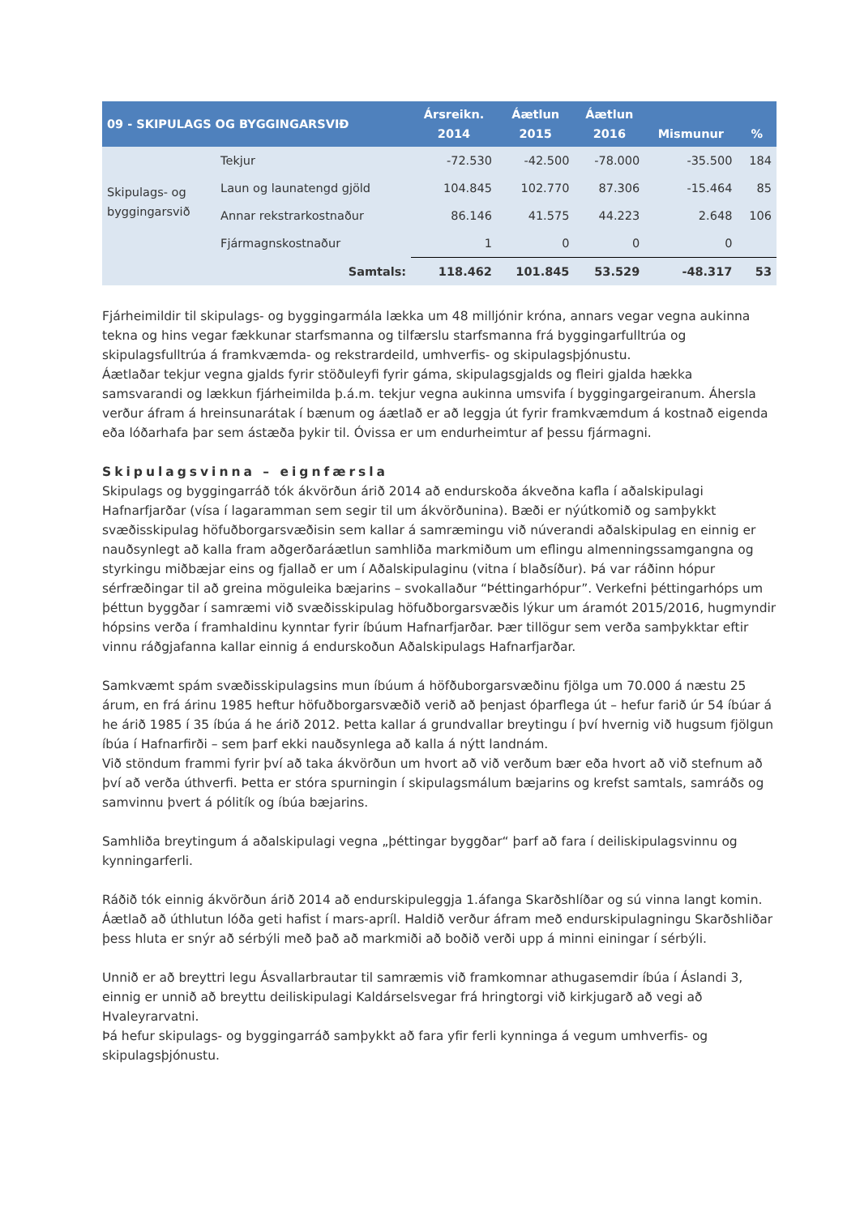| 09 - SKIPULAGS OG BYGGINGARSVIÐ | | Ársreikn. 2014 | Áætlun 2015 | Áætlun 2016 | Mismunur | % |
| --- | --- | --- | --- | --- | --- | --- |
| Skipulags- og byggingarsvið | Tekjur | -72.530 | -42.500 | -78.000 | -35.500 | 184 |
| | Laun og launatengd gjöld | 104.845 | 102.770 | 87.306 | -15.464 | 85 |
| | Annar rekstrarkostnaður | 86.146 | 41.575 | 44.223 | 2.648 | 106 |
| | Fjármagnskostnaður | 1 | 0 | 0 | 0 | |
| | Samtals: | 118.462 | 101.845 | 53.529 | -48.317 | 53 |
Fjárheimildir til skipulags- og byggingarmála lækka um 48 milljónir króna, annars vegar vegna aukinna tekna og hins vegar fækkunar starfsmanna og tilfærslu starfsmanna frá byggingarfulltrúa og skipulagsfulltrúa á framkvæmda- og rekstrardeild, umhverfis- og skipulagsþjónustu.
Áætlaðar tekjur vegna gjalds fyrir stöðuleyfi fyrir gáma, skipulagsgjalds og fleiri gjalda hækka samsvarandi og lækkun fjárheimilda þ.á.m. tekjur vegna aukinna umsvifa í byggingargeiranum. Áhersla verður áfram á hreinsunarátak í bænum og áætlað er að leggja út fyrir framkvæmdum á kostnað eigenda eða lóðarhafa þar sem ástæða þykir til. Óvissa er um endurheimtur af þessu fjármagni.
Skipulagsvinna – eignfærsla
Skipulags og byggingarráð tók ákvörðun árið 2014 að endurskoða ákveðna kafla í aðalskipulagi Hafnarfjarðar (vísa í lagaramman sem segir til um ákvörðunina). Bæði er nýútkomið og samþykkt svæðisskipulag höfuðborgarsvæðisin sem kallar á samræmingu við núverandi aðalskipulag en einnig er nauðsynlegt að kalla fram aðgerðaráætlun samhliða markmiðum um eflingu almenningssamgangna og styrkingu miðbæjar eins og fjallað er um í Aðalskipulaginu (vitna í blaðsíður). Þá var ráðinn hópur sérfræðingar til að greina möguleika bæjarins – svokallaður “Þéttingarhópur”. Verkefni þéttingarhóps um þéttun byggðar í samræmi við svæðisskipulag höfuðborgarsvæðis lýkur um áramót 2015/2016, hugmyndir hópsins verða í framhaldinu kynntar fyrir íbúum Hafnarfjarðar. Þær tillögur sem verða samþykktar eftir vinnu ráðgjafanna kallar einnig á endurskoðun Aðalskipulags Hafnarfjarðar.
Samkvæmt spám svæðisskipulagsins mun íbúum á höfðuborgarsvæðinu fjölga um 70.000 á næstu 25 árum, en frá árinu 1985 heftur höfuðborgarsvæðið verið að þenjast óþarflega út – hefur farið úr 54 íbúar á he árið 1985 í 35 íbúa á he árið 2012. Þetta kallar á grundvallar breytingu í því hvernig við hugsum fjölgun íbúa í Hafnarfirði – sem þarf ekki nauðsynlega að kalla á nýtt landnám.
Við stöndum frammi fyrir því að taka ákvörðun um hvort að við verðum bær eða hvort að við stefnum að því að verða úthverfi. Þetta er stóra spurningin í skipulagsmálum bæjarins og krefst samtals, samráðs og samvinnu þvert á pólitík og íbúa bæjarins.
Samhliða breytingum á aðalskipulagi vegna „þéttingar byggðar“ þarf að fara í deiliskipulagsvinnu og kynningarferli.
Ráðið tók einnig ákvörðun árið 2014 að endurskipuleggja 1.áfanga Skarðshlíðar og sú vinna langt komin. Áætlað að úthlutun lóða geti hafist í mars-apríl. Haldið verður áfram með endurskipulagningu Skarðshliðar þess hluta er snýr að sérbýli með það að markmiði að boðið verði upp á minni einingar í sérbýli.
Unnið er að breyttri legu Ásvallarbrautar til samræmis við framkomnar athugasemdir íbúa í Áslandi 3, einnig er unnið að breyttu deiliskipulagi Kaldárselsvegar frá hringtorgi við kirkjugarð að vegi að Hvaleyrarvatni.
Þá hefur skipulags- og byggingarráð samþykkt að fara yfir ferli kynninga á vegum umhverfis- og skipulagsþjónustu.